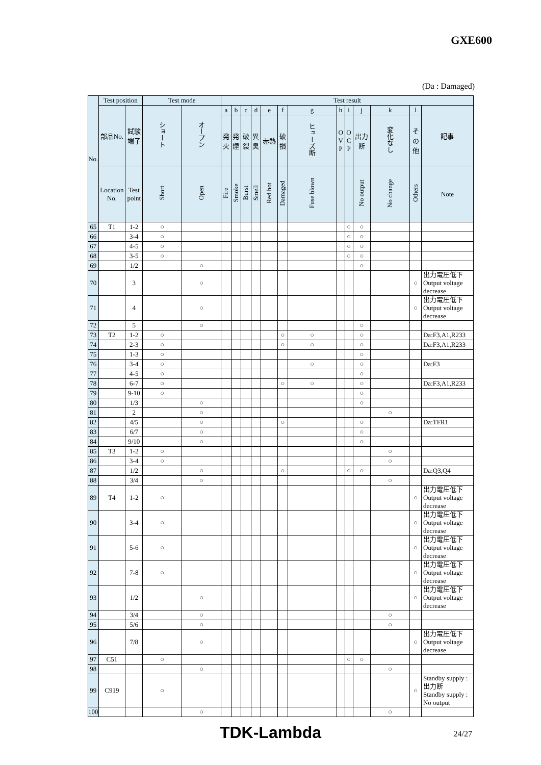GXE600
(Da : Damaged)
| No. | Test position | | Test mode | | Test result | | | | | | | | | | | | |
| --- | --- | --- | --- | --- | --- | --- | --- | --- | --- | --- | --- | --- | --- | --- | --- | --- | --- |
| | 部品No. | 試験端子 | ショート | オープン | a | b | c | d | e | f | g | h | i | j | k | l | 記事 |
| | | | | | 発火 | 発煙 | 破裂 | 異臭 | 赤熱 | 破損 | ヒューズ断 | O V P | O C P | 出力断 | 変化なし | その他 | |
| | Location No. | Test point | Short | Open | Fire | Smoke | Burst | Smell | Red hot | Damaged | Fuse blown | | | No output | No change | Others | Note |
| 65 | T1 | 1-2 | ○ | | | | | | | | | | ○ | ○ | | | |
| 66 | | 3-4 | ○ | | | | | | | | | | ○ | ○ | | | |
| 67 | | 4-5 | ○ | | | | | | | | | | ○ | ○ | | | |
| 68 | | 3-5 | ○ | | | | | | | | | | ○ | ○ | | | |
| 69 | | 1/2 | | ○ | | | | | | | | | | ○ | | | |
| 70 | | 3 | | ○ | | | | | | | | | | | | ○ | 出力電圧低下 Output voltage decrease |
| 71 | | 4 | | ○ | | | | | | | | | | | | ○ | 出力電圧低下 Output voltage decrease |
| 72 | | 5 | | ○ | | | | | | | | | | ○ | | | |
| 73 | T2 | 1-2 | ○ | | | | | | | ○ | ○ | | | ○ | | | Da:F3,A1,R233 |
| 74 | | 2-3 | ○ | | | | | | | ○ | ○ | | | ○ | | | Da:F3,A1,R233 |
| 75 | | 1-3 | ○ | | | | | | | | | | | ○ | | | |
| 76 | | 3-4 | ○ | | | | | | | | ○ | | | ○ | | | Da:F3 |
| 77 | | 4-5 | ○ | | | | | | | | | | | ○ | | | |
| 78 | | 6-7 | ○ | | | | | | | ○ | ○ | | | ○ | | | Da:F3,A1,R233 |
| 79 | | 9-10 | ○ | | | | | | | | | | | ○ | | | |
| 80 | | 1/3 | | ○ | | | | | | | | | | ○ | | | |
| 81 | | 2 | | ○ | | | | | | | | | | | ○ | | |
| 82 | | 4/5 | | ○ | | | | | | ○ | | | | ○ | | | Da:TFR1 |
| 83 | | 6/7 | | ○ | | | | | | | | | | ○ | | | |
| 84 | | 9/10 | | ○ | | | | | | | | | | ○ | | | |
| 85 | T3 | 1-2 | ○ | | | | | | | | | | | | ○ | | |
| 86 | | 3-4 | ○ | | | | | | | | | | | | ○ | | |
| 87 | | 1/2 | | ○ | | | | | | ○ | | | ○ | ○ | | | Da:Q3,Q4 |
| 88 | | 3/4 | | ○ | | | | | | | | | | | ○ | | |
| 89 | T4 | 1-2 | ○ | | | | | | | | | | | | | ○ | 出力電圧低下 Output voltage decrease |
| 90 | | 3-4 | ○ | | | | | | | | | | | | | ○ | 出力電圧低下 Output voltage decrease |
| 91 | | 5-6 | ○ | | | | | | | | | | | | | ○ | 出力電圧低下 Output voltage decrease |
| 92 | | 7-8 | ○ | | | | | | | | | | | | | ○ | 出力電圧低下 Output voltage decrease |
| 93 | | 1/2 | | ○ | | | | | | | | | | | | ○ | 出力電圧低下 Output voltage decrease |
| 94 | | 3/4 | | ○ | | | | | | | | | | | ○ | | |
| 95 | | 5/6 | | ○ | | | | | | | | | | | ○ | | |
| 96 | | 7/8 | | ○ | | | | | | | | | | | | ○ | 出力電圧低下 Output voltage decrease |
| 97 | C51 | | ○ | | | | | | | | | | ○ | ○ | | | |
| 98 | | | | ○ | | | | | | | | | | | ○ | | |
| 99 | C919 | | ○ | | | | | | | | | | | | | ○ | Standby supply : 出力断 Standby supply : No output |
| 100 | | | | ○ | | | | | | | | | | | ○ | | |
TDK-Lambda 24/27